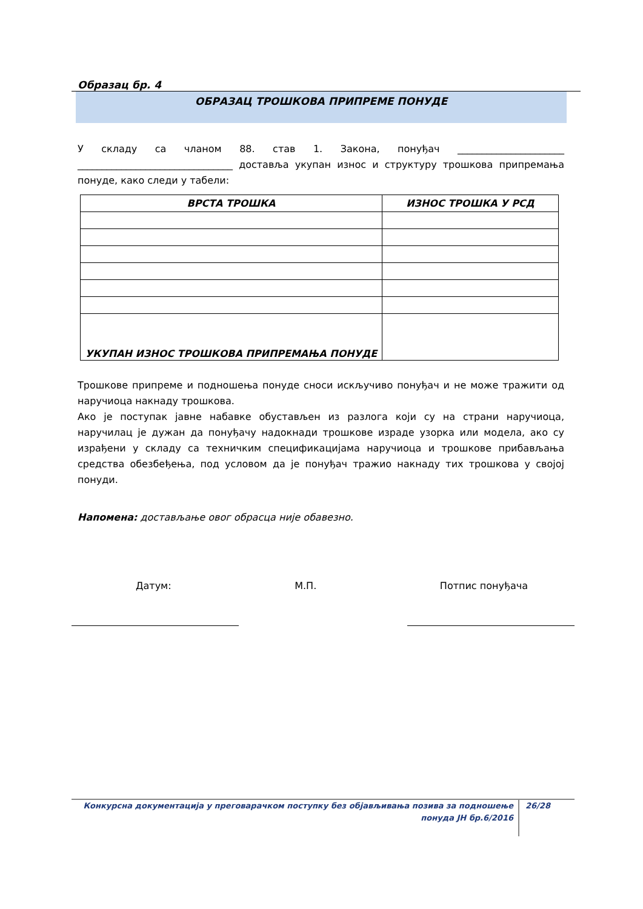Образац бр. 4
ОБРАЗАЦ ТРОШКОВА ПРИПРЕМЕ ПОНУДЕ
У складу са чланом 88. став 1. Закона, понуђач ______________________ ________________________________ доставља укупан износ и структуру трошкова припремања понуде, како следи у табели:
| ВРСТА ТРОШКА | ИЗНОС ТРОШКА У РСД |
| --- | --- |
| УКУПАН ИЗНОС ТРОШКОВА ПРИПРЕМАЊА ПОНУДЕ | |
Трошкове припреме и подношења понуде сноси искључиво понуђач и не може тражити од наручиоца накнаду трошкова.
Ако је поступак јавне набавке обустављен из разлога који су на страни наручиоца, наручилац је дужан да понуђачу надокнади трошкове израде узорка или модела, ако су израђени у складу са техничким спецификацијама наручиоца и трошкове прибављања средства обезбеђења, под условом да је понуђач тражио накнаду тих трошкова у својој понуди.
Напомена: достављање овог обрасца није обавезно.
Датум: М.П. Потпис понуђача
Конкурсна документација у преговарачком поступку без објављивања позива за подношење понуда ЈН бр.6/2016
26/28